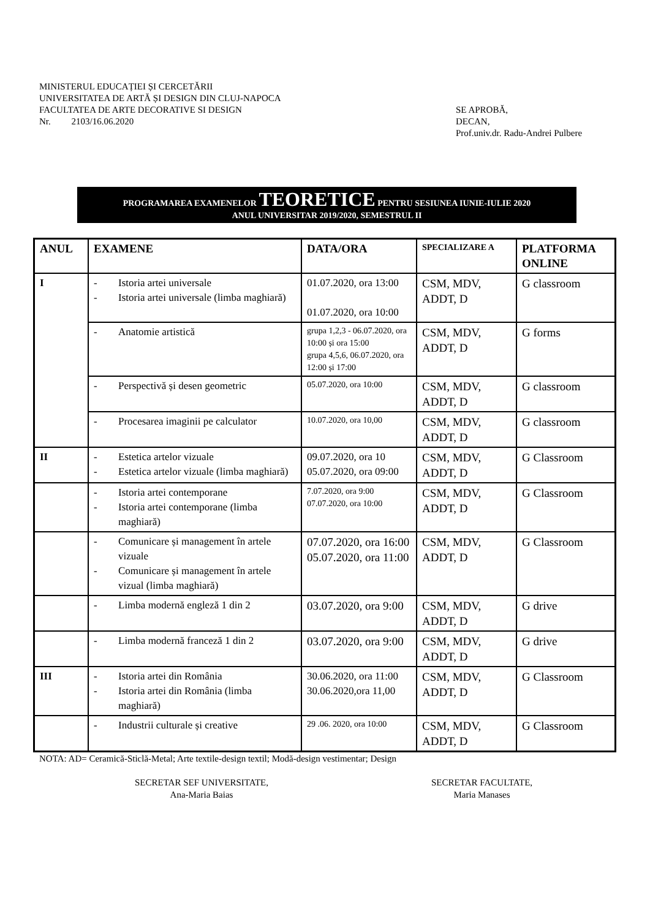MINISTERUL EDUCAȚIEI ȘI CERCETĂRII
UNIVERSITATEA DE ARTĂ ȘI DESIGN DIN CLUJ-NAPOCA
FACULTATEA DE ARTE DECORATIVE SI DESIGN
Nr. 2103/16.06.2020
SE APROBĂ,
DECAN,
Prof.univ.dr. Radu-Andrei Pulbere
PROGRAMAREA EXAMENELOR TEORETICE PENTRU SESIUNEA IUNIE-IULIE 2020
ANUL UNIVERSITAR 2019/2020, SEMESTRUL II
| ANUL | EXAMENE | DATA/ORA | SPECIALIZARE A | PLATFORMA ONLINE |
| --- | --- | --- | --- | --- |
| I | - Istoria artei universale - Istoria artei universale (limba maghiară) | 01.07.2020, ora 13:00 01.07.2020, ora 10:00 | CSM, MDV, ADDT, D | G classroom |
| | - Anatomie artistică | grupa 1,2,3 - 06.07.2020, ora 10:00 și ora 15:00 grupa 4,5,6, 06.07.2020, ora 12:00 și 17:00 | CSM, MDV, ADDT, D | G forms |
| | - Perspectivă și desen geometric | 05.07.2020, ora 10:00 | CSM, MDV, ADDT, D | G classroom |
| | - Procesarea imaginii pe calculator | 10.07.2020, ora 10,00 | CSM, MDV, ADDT, D | G classroom |
| II | - Estetica artelor vizuale - Estetica artelor vizuale (limba maghiară) | 09.07.2020, ora 10 05.07.2020, ora 09:00 | CSM, MDV, ADDT, D | G Classroom |
| | - Istoria artei contemporane - Istoria artei contemporane (limba maghiară) | 7.07.2020, ora 9:00 07.07.2020, ora 10:00 | CSM, MDV, ADDT, D | G Classroom |
| | - Comunicare și management în artele vizuale - Comunicare și management în artele vizual (limba maghiară) | 07.07.2020, ora 16:00 05.07.2020, ora 11:00 | CSM, MDV, ADDT, D | G Classroom |
| | - Limba modernă engleză 1 din 2 | 03.07.2020, ora 9:00 | CSM, MDV, ADDT, D | G drive |
| | - Limba modernă franceză 1 din 2 | 03.07.2020, ora 9:00 | CSM, MDV, ADDT, D | G drive |
| III | - Istoria artei din România - Istoria artei din România (limba maghiară) | 30.06.2020, ora 11:00 30.06.2020,ora 11,00 | CSM, MDV, ADDT, D | G Classroom |
| | - Industrii culturale și creative | 29 .06. 2020, ora 10:00 | CSM, MDV, ADDT, D | G Classroom |
NOTA: AD= Ceramică-Sticlă-Metal; Arte textile-design textil; Modă-design vestimentar; Design
SECRETAR SEF UNIVERSITATE,
Ana-Maria Baias
SECRETAR FACULTATE,
Maria Manases